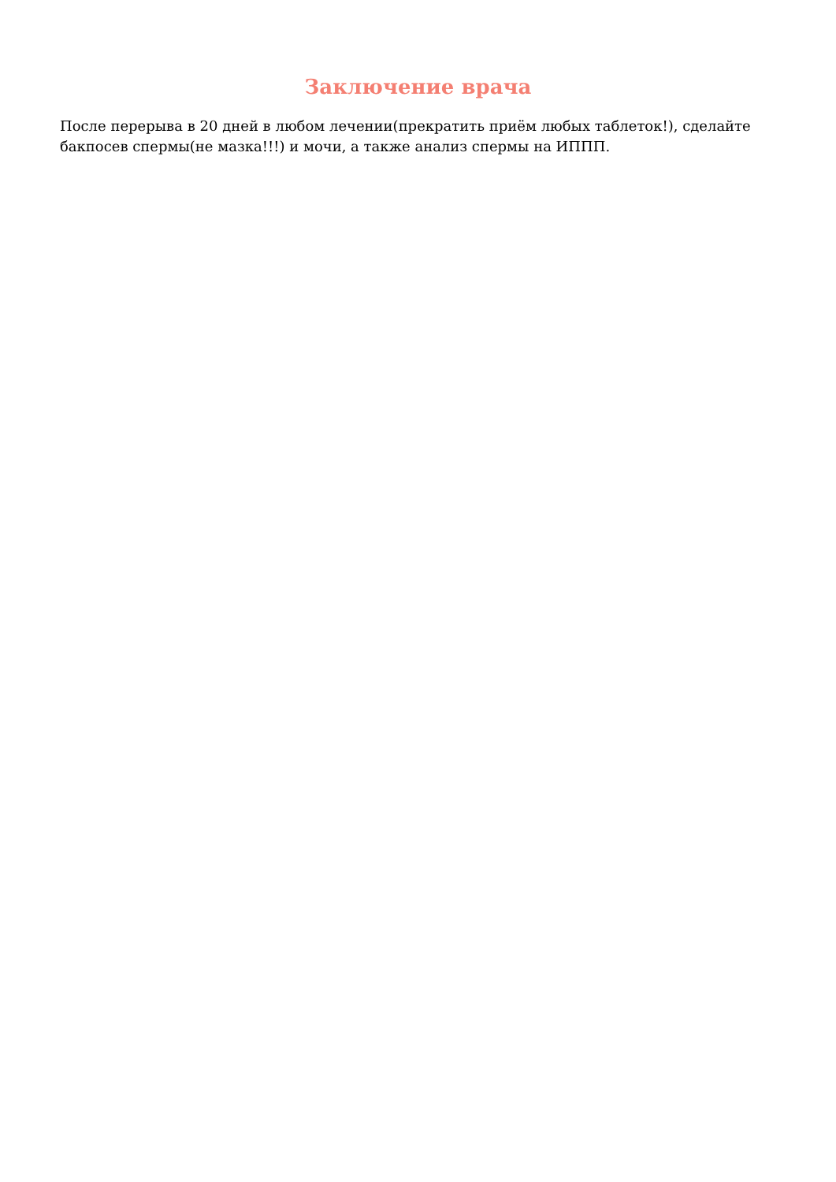Заключение врача
После перерыва в 20 дней в любом лечении(прекратить приём любых таблеток!), сделайте бакпосев спермы(не мазка!!!) и мочи, а также анализ спермы на ИППП.